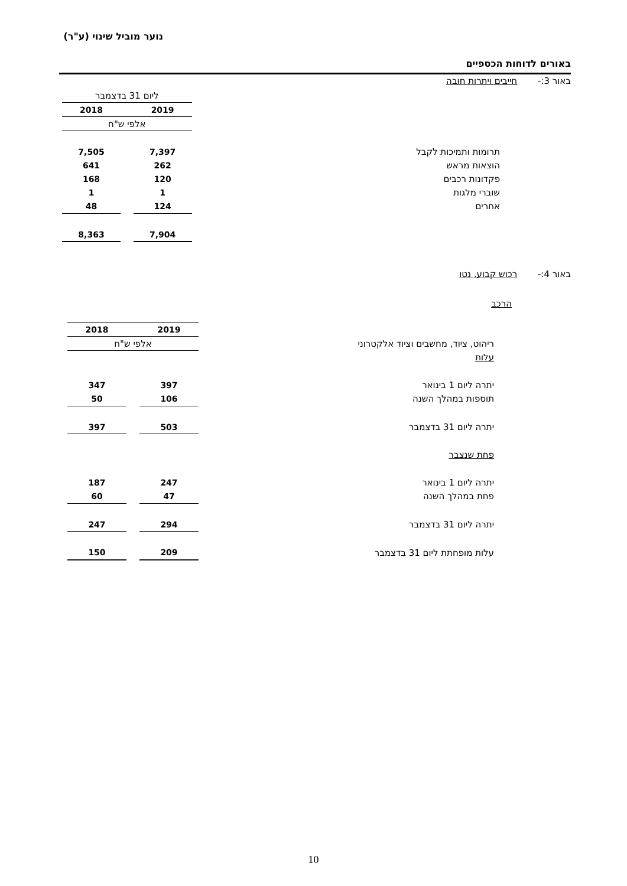נוער מוביל שינוי (ע"ר)
באורים לדוחות הכספיים
באור 3:- חייבים ויתרות חובה
| | ליום 31 בדצמבר | | |
| | 2019 | | 2018 |
| | אלפי ש"ח | | |
| תרומות ותמיכות לקבל | 7,397 | | 7,505 |
| הוצאות מראש | 262 | | 641 |
| פקדונות רכבים | 120 | | 168 |
| שוברי מלגות | 1 | | 1 |
| אחרים | 124 | | 48 |
| | 7,904 | | 8,363 |
באור 4:- רכוש קבוע, נטו
הרכב
| | 2019 | | 2018 |
| ריהוט, ציוד, מחשבים וציוד אלקטרוני | אלפי ש"ח | | |
| עלות | | | |
| יתרה ליום 1 בינואר | 397 | | 347 |
| תוספות במהלך השנה | 106 | | 50 |
| יתרה ליום 31 בדצמבר | 503 | | 397 |
| פחת שנצבר | | | |
| יתרה ליום 1 בינואר | 247 | | 187 |
| פחת במהלך השנה | 47 | | 60 |
| יתרה ליום 31 בדצמבר | 294 | | 247 |
| עלות מופחתת ליום 31 בדצמבר | 209 | | 150 |
10